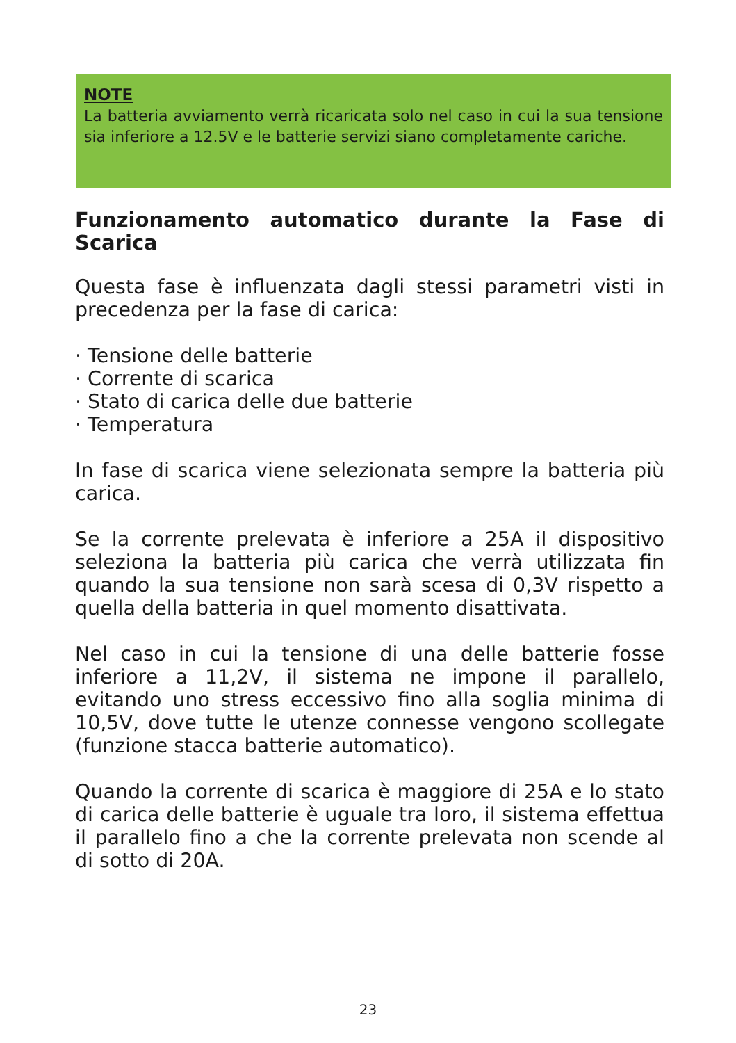NOTE
La batteria avviamento verrà ricaricata solo nel caso in cui la sua tensione sia inferiore a 12.5V e le batterie servizi siano completamente cariche.
Funzionamento automatico durante la Fase di Scarica
Questa fase è influenzata dagli stessi parametri visti in precedenza per la fase di carica:
· Tensione delle batterie
· Corrente di scarica
· Stato di carica delle due batterie
· Temperatura
In fase di scarica viene selezionata sempre la batteria più carica.
Se la corrente prelevata è inferiore a 25A il dispositivo seleziona la batteria più carica che verrà utilizzata fin quando la sua tensione non sarà scesa di 0,3V rispetto a quella della batteria in quel momento disattivata.
Nel caso in cui la tensione di una delle batterie fosse inferiore a 11,2V, il sistema ne impone il parallelo, evitando uno stress eccessivo fino alla soglia minima di 10,5V, dove tutte le utenze connesse vengono scollegate (funzione stacca batterie automatico).
Quando la corrente di scarica è maggiore di 25A e lo stato di carica delle batterie è uguale tra loro, il sistema effettua il parallelo fino a che la corrente prelevata non scende al di sotto di 20A.
23